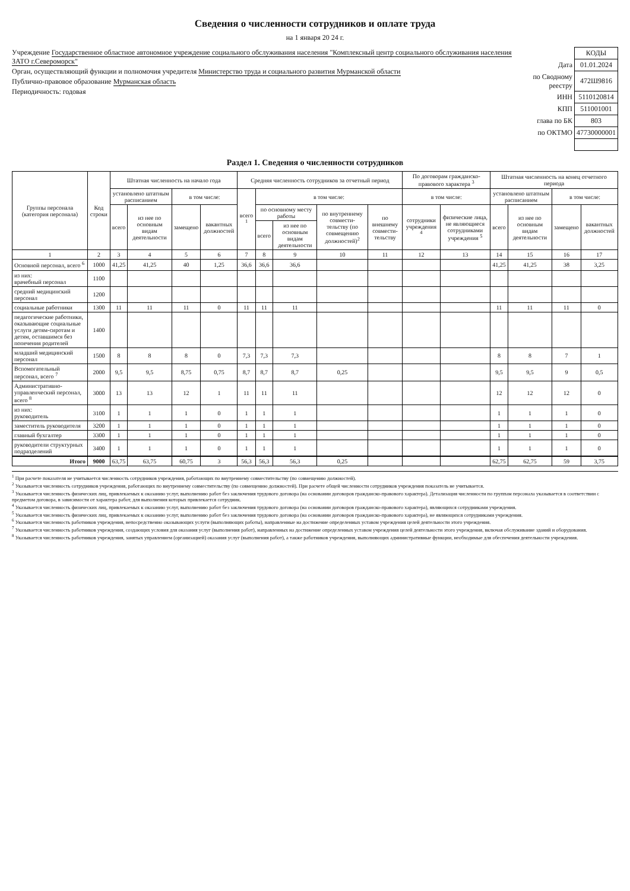Сведения о численности сотрудников и оплате труда
на 1 января 20 24 г.
Учреждение Государственное областное автономное учреждение социального обслуживания населения "Комплексный центр социального обслуживания населения ЗАТО г.Североморск"
Орган, осуществляющий функции и полномочия учредителя Министерство труда и социального развития Мурманской области
Публично-правовое образование Мурманская область
Периодичность: годовая
| | КОДЫ |
| Дата | 01.01.2024 |
| по Сводному реестру | 472Ш9816 |
| ИНН | 5110120814 |
| КПП | 511001001 |
| глава по БК | 803 |
| по ОКТМО | 47730000001 |
Раздел 1. Сведения о численности сотрудников
| Группы персонала (категория персонала) | Код строки | Штатная численность на начало года | | | | Средняя численность сотрудников за отчетный период | | | | | По договорам гражданско-правового характера <sup>3</sup> | | Штатная численность на конец отчетного периода | | | |
| --- | --- | --- | --- | --- | --- | --- | --- | --- | --- | --- | --- | --- | --- | --- | --- | --- |
| | | установлено штатным расписанием | | в том числе: | | всего <sup>1</sup> | в том числе: | | | | в том числе: | | установлено штатным расписанием | | в том числе: | |
| | | всего | из нее по основным видам деятельности | замещено | вакантных должностей | | по основному месту работы | | по внутреннему совмести-тельству (по совмещению должностей)<sup>2</sup> | по внешнему совмести-тельству | сотрудники учреждения <sup>4</sup> | физические лица, не являющиеся сотрудниками учреждения <sup>5</sup> | всего | из нее по основным видам деятельности | замещено | вакантных должностей |
| | | | | | | | всего | из нее по основным видам деятельности | | | | | | | | |
| 1 | 2 | 3 | 4 | 5 | 6 | 7 | 8 | 9 | 10 | 11 | 12 | 13 | 14 | 15 | 16 | 17 |
| Основной персонал, всего <sup>6</sup> | 1000 | 41,25 | 41,25 | 40 | 1,25 | 36,6 | 36,6 | 36,6 | | | | | 41,25 | 41,25 | 38 | 3,25 |
| из них: врачебный персонал | 1100 | | | | | | | | | | | | | | | |
| средний медицинский персонал | 1200 | | | | | | | | | | | | | | | |
| социальные работники | 1300 | 11 | 11 | 11 | 0 | 11 | 11 | 11 | | | | | 11 | 11 | 11 | 0 |
| педагогические работники, оказывающие социальные услуги детям-сиротам и детям, оставшимся без попечения родителей | 1400 | | | | | | | | | | | | | | | |
| младший медицинский персонал | 1500 | 8 | 8 | 8 | 0 | 7,3 | 7,3 | 7,3 | | | | | 8 | 8 | 7 | 1 |
| Вспомогательный персонал, всего <sup>7</sup> | 2000 | 9,5 | 9,5 | 8,75 | 0,75 | 8,7 | 8,7 | 8,7 | 0,25 | | | | 9,5 | 9,5 | 9 | 0,5 |
| Административно-управленческий персонал, всего <sup>8</sup> | 3000 | 13 | 13 | 12 | 1 | 11 | 11 | 11 | | | | | 12 | 12 | 12 | 0 |
| из них: руководитель | 3100 | 1 | 1 | 1 | 0 | 1 | 1 | 1 | | | | | 1 | 1 | 1 | 0 |
| заместитель руководителя | 3200 | 1 | 1 | 1 | 0 | 1 | 1 | 1 | | | | | 1 | 1 | 1 | 0 |
| главный бухгалтер | 3300 | 1 | 1 | 1 | 0 | 1 | 1 | 1 | | | | | 1 | 1 | 1 | 0 |
| руководители структурных подразделений | 3400 | 1 | 1 | 1 | 0 | 1 | 1 | 1 | | | | | 1 | 1 | 1 | 0 |
| Итого | 9000 | 63,75 | 63,75 | 60,75 | 3 | 56,3 | 56,3 | 56,3 | 0,25 | | | | 62,75 | 62,75 | 59 | 3,75 |
<sup>1</sup> При расчете показателя не учитывается численность сотрудников учреждения, работающих по внутреннему совместительству (по совмещению должностей).
<sup>2</sup> Указывается численность сотрудников учреждения, работающих по внутреннему совместительству (по совмещению должностей). При расчете общей численности сотрудников учреждения показатель не учитывается.
<sup>3</sup> Указывается численность физических лиц, привлекаемых к оказанию услуг, выполнению работ без заключения трудового договора (на основании договоров гражданско-правового характера). Детализация численности по группам персонала указывается в соответствии с предметом договора, в зависимости от характера работ, для выполнения которых привлекается сотрудник.
<sup>4</sup> Указывается численность физических лиц, привлекаемых к оказанию услуг, выполнению работ без заключения трудового договора (на основании договоров гражданско-правового характера), являющихся сотрудниками учреждения.
<sup>5</sup> Указывается численность физических лиц, привлекаемых к оказанию услуг, выполнению работ без заключения трудового договора (на основании договоров гражданско-правового характера), не являющихся сотрудниками учреждения.
<sup>6</sup> Указывается численность работников учреждения, непосредственно оказывающих услуги (выполняющих работы), направленные на достижение определенных уставом учреждения целей деятельности этого учреждения.
<sup>7</sup> Указывается численность работников учреждения, создающих условия для оказания услуг (выполнения работ), направленных на достижение определенных уставом учреждения целей деятельности этого учреждения, включая обслуживание зданий и оборудования.
<sup>8</sup> Указывается численность работников учреждения, занятых управлением (организацией) оказания услуг (выполнения работ), а также работников учреждения, выполняющих административные функции, необходимые для обеспечения деятельности учреждения.